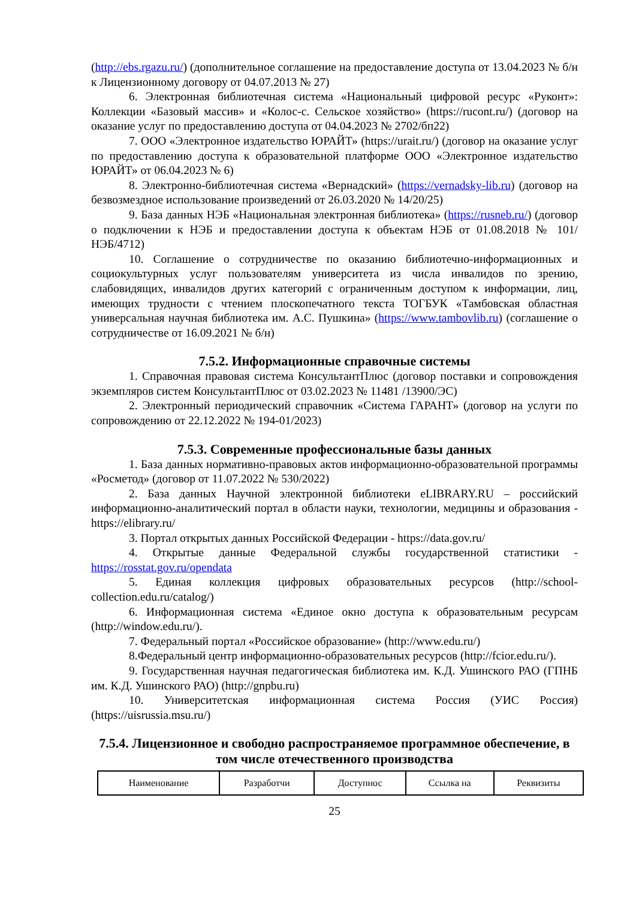(http://ebs.rgazu.ru/) (дополнительное соглашение на предоставление доступа от 13.04.2023 № б/н к Лицензионному договору от 04.07.2013 № 27)
6. Электронная библиотечная система «Национальный цифровой ресурс «Руконт»: Коллекции «Базовый массив» и «Колос-с. Сельское хозяйство» (https://rucont.ru/) (договор на оказание услуг по предоставлению доступа от 04.04.2023 № 2702/бп22)
7. ООО «Электронное издательство ЮРАЙТ» (https://urait.ru/) (договор на оказание услуг по предоставлению доступа к образовательной платформе ООО «Электронное издательство ЮРАЙТ» от 06.04.2023 № 6)
8. Электронно-библиотечная система «Вернадский» (https://vernadsky-lib.ru) (договор на безвозмездное использование произведений от 26.03.2020 № 14/20/25)
9. База данных НЭБ «Национальная электронная библиотека» (https://rusneb.ru/) (договор о подключении к НЭБ и предоставлении доступа к объектам НЭБ от 01.08.2018 № 101/НЭБ/4712)
10. Соглашение о сотрудничестве по оказанию библиотечно-информационных и социокультурных услуг пользователям университета из числа инвалидов по зрению, слабовидящих, инвалидов других категорий с ограниченным доступом к информации, лиц, имеющих трудности с чтением плоскопечатного текста ТОГБУК «Тамбовская областная универсальная научная библиотека им. А.С. Пушкина» (https://www.tambovlib.ru) (соглашение о сотрудничестве от 16.09.2021 № б/н)
7.5.2. Информационные справочные системы
1. Справочная правовая система КонсультантПлюс (договор поставки и сопровождения экземпляров систем КонсультантПлюс от 03.02.2023 № 11481 /13900/ЭС)
2. Электронный периодический справочник «Система ГАРАНТ» (договор на услуги по сопровождению от 22.12.2022 № 194-01/2023)
7.5.3. Современные профессиональные базы данных
1. База данных нормативно-правовых актов информационно-образовательной программы «Росметод» (договор от 11.07.2022 № 530/2022)
2. База данных Научной электронной библиотеки eLIBRARY.RU – российский информационно-аналитический портал в области науки, технологии, медицины и образования - https://elibrary.ru/
3. Портал открытых данных Российской Федерации - https://data.gov.ru/
4. Открытые данные Федеральной службы государственной статистики - https://rosstat.gov.ru/opendata
5. Единая коллекция цифровых образовательных ресурсов (http://school-collection.edu.ru/catalog/)
6. Информационная система «Единое окно доступа к образовательным ресурсам (http://window.edu.ru/).
7. Федеральный портал «Российское образование» (http://www.edu.ru/)
8.Федеральный центр информационно-образовательных ресурсов (http://fcior.edu.ru/).
9. Государственная научная педагогическая библиотека им. К.Д. Ушинского РАО (ГПНБ им. К.Д. Ушинского РАО) (http://gnpbu.ru)
10. Университетская информационная система Россия (УИС Россия) (https://uisrussia.msu.ru/)
7.5.4. Лицензионное и свободно распространяемое программное обеспечение, в том числе отечественного производства
| Наименование | Разработчи | Доступнос | Ссылка на | Реквизиты |
25